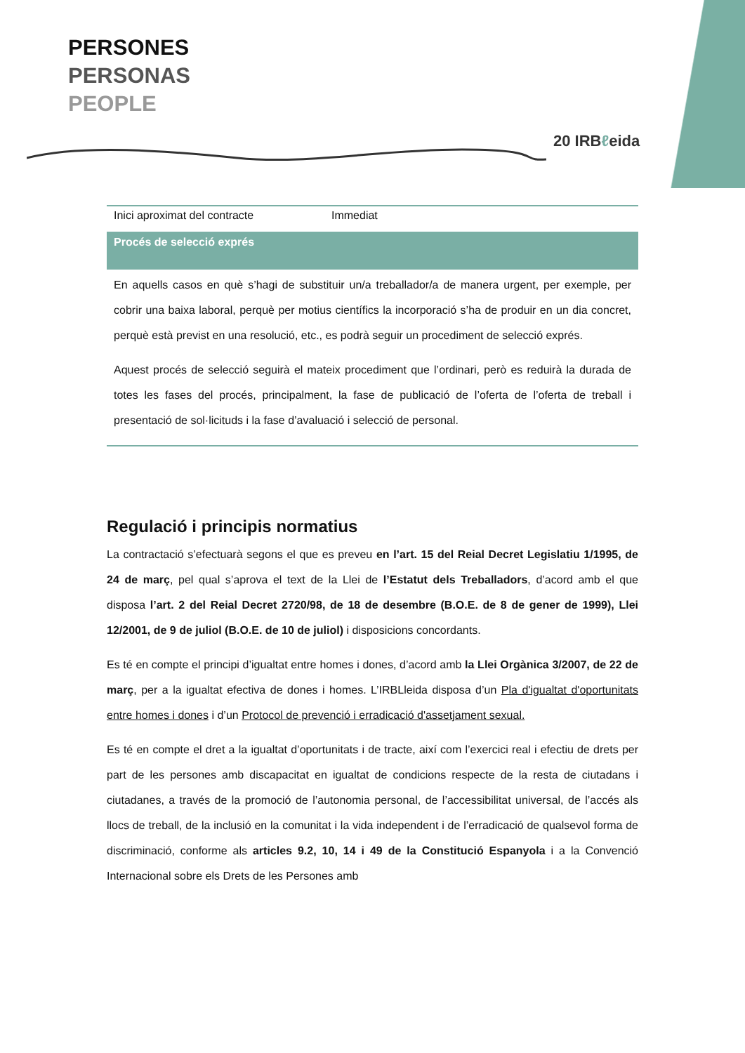PERSONES
PERSONAS
PEOPLE
20 IRBℓeida
| Inici aproximat del contracte | Immediat |
| Procés de selecció exprés | |
| En aquells casos en què s’hagi de substituir un/a treballador/a de manera urgent, per exemple, per cobrir una baixa laboral, perquè per motius científics la incorporació s’ha de produir en un dia concret, perquè està previst en una resolució, etc., es podrà seguir un procediment de selecció exprés. Aquest procés de selecció seguirà el mateix procediment que l’ordinari, però es reduirà la durada de totes les fases del procés, principalment, la fase de publicació de l’oferta de l’oferta de treball i presentació de sol·licituds i la fase d’avaluació i selecció de personal. | |
Regulació i principis normatius
La contractació s’efectuarà segons el que es preveu en l’art. 15 del Reial Decret Legislatiu 1/1995, de 24 de març, pel qual s’aprova el text de la Llei de l’Estatut dels Treballadors, d’acord amb el que disposa l’art. 2 del Reial Decret 2720/98, de 18 de desembre (B.O.E. de 8 de gener de 1999), Llei 12/2001, de 9 de juliol (B.O.E. de 10 de juliol) i disposicions concordants.
Es té en compte el principi d’igualtat entre homes i dones, d’acord amb la Llei Orgànica 3/2007, de 22 de març, per a la igualtat efectiva de dones i homes. L’IRBLleida disposa d’un Pla d'igualtat d'oportunitats entre homes i dones i d’un Protocol de prevenció i erradicació d'assetjament sexual.
Es té en compte el dret a la igualtat d’oportunitats i de tracte, així com l’exercici real i efectiu de drets per part de les persones amb discapacitat en igualtat de condicions respecte de la resta de ciutadans i ciutadanes, a través de la promoció de l’autonomia personal, de l’accessibilitat universal, de l’accés als llocs de treball, de la inclusió en la comunitat i la vida independent i de l’erradicació de qualsevol forma de discriminació, conforme als articles 9.2, 10, 14 i 49 de la Constitució Espanyola i a la Convenció Internacional sobre els Drets de les Persones amb